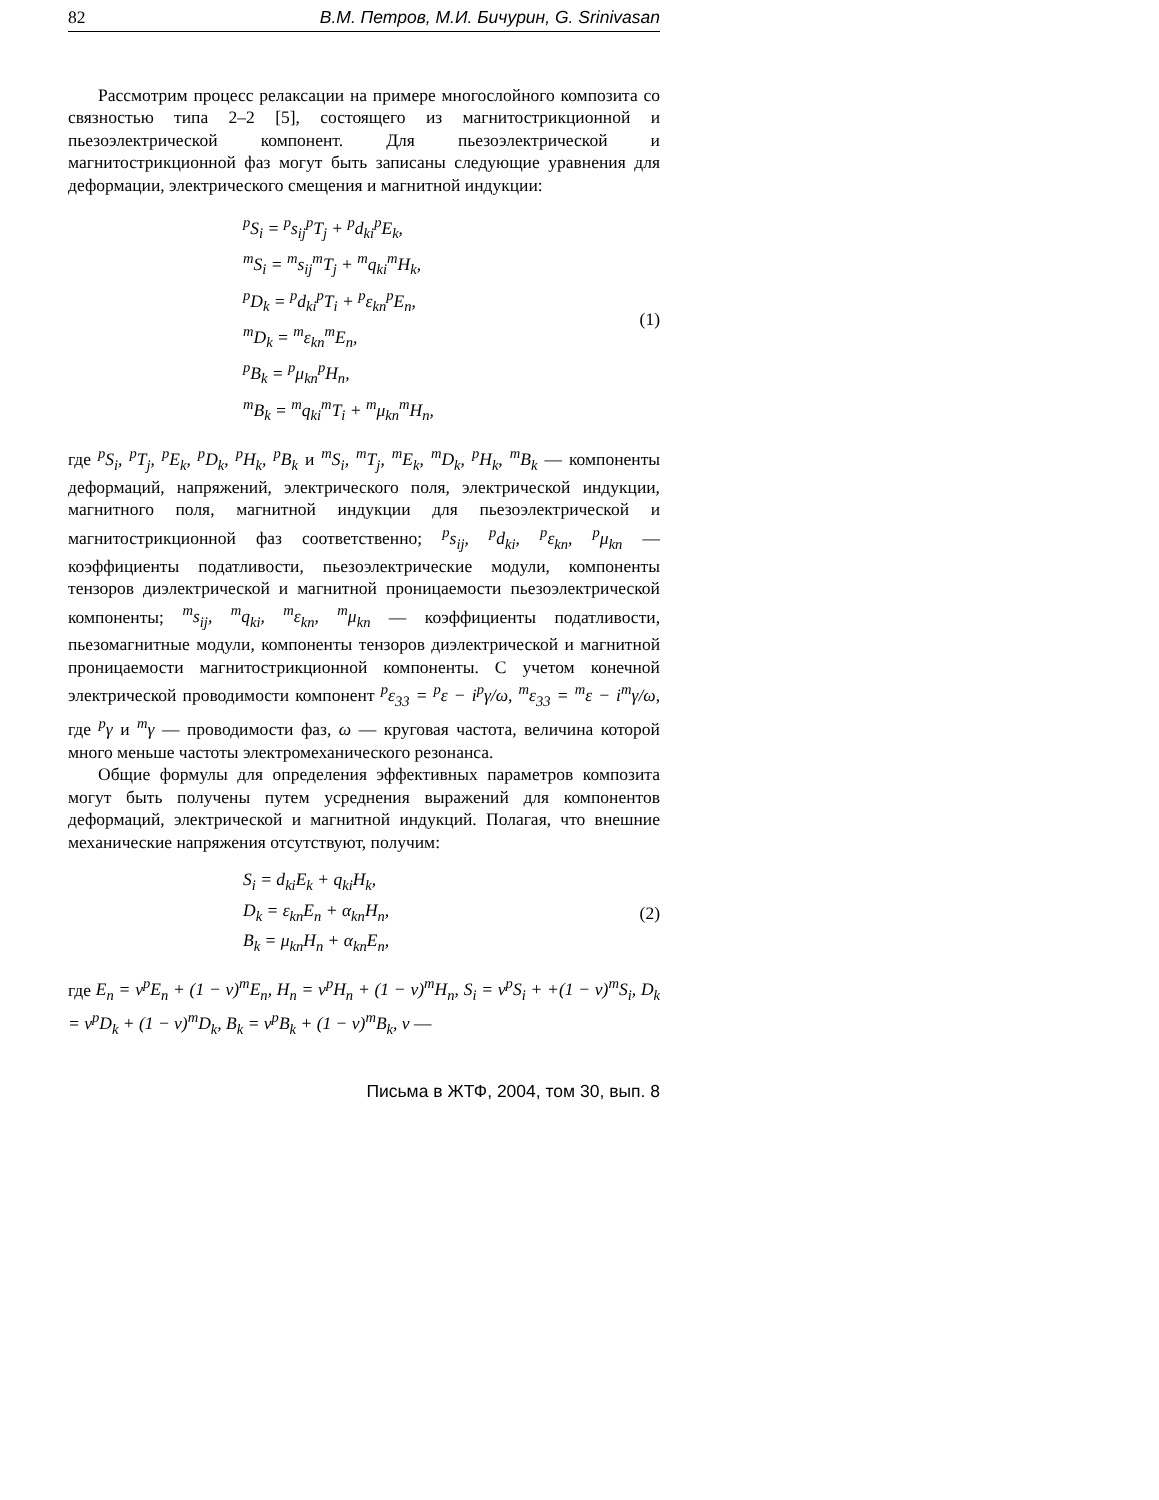82 В.М. Петров, М.И. Бичурин, G. Srinivasan
Рассмотрим процесс релаксации на примере многослойного композита со связностью типа 2–2 [5], состоящего из магнитострикционной и пьезоэлектрической компонент. Для пьезоэлектрической и магнитострикционной фаз могут быть записаны следующие уравнения для деформации, электрического смещения и магнитной индукции:
<sup>p</sup> S<sub>i</sub> = <sup>p</sup>s<sub>ij</sub><sup>p</sup>T<sub>j</sub> + <sup>p</sup>d<sub>ki</sub><sup>p</sup>E<sub>k</sub>,
<sup>m</sup> S<sub>i</sub> = <sup>m</sup>s<sub>ij</sub><sup>m</sup>T<sub>j</sub> + <sup>m</sup>q<sub>ki</sub><sup>m</sup>H<sub>k</sub>,
<sup>p</sup> D<sub>k</sub> = <sup>p</sup>d<sub>ki</sub><sup>p</sup>T<sub>i</sub> + <sup>p</sup>ε<sub>kn</sub><sup>p</sup>E<sub>n</sub>,
<sup>m</sup> D<sub>k</sub> = <sup>m</sup>ε<sub>kn</sub><sup>m</sup>E<sub>n</sub>,
<sup>p</sup> B<sub>k</sub> = <sup>p</sup>μ<sub>kn</sub><sup>p</sup>H<sub>n</sub>,
<sup>m</sup> B<sub>k</sub> = <sup>m</sup>q<sub>ki</sub><sup>m</sup>T<sub>i</sub> + <sup>m</sup>μ<sub>kn</sub><sup>m</sup>H<sub>n</sub>,
(1)
где <sup>p</sup>S<sub>i</sub>, <sup>p</sup>T<sub>j</sub>, <sup>p</sup>E<sub>k</sub>, <sup>p</sup>D<sub>k</sub>, <sup>p</sup>H<sub>k</sub>, <sup>p</sup>B<sub>k</sub> и <sup>m</sup>S<sub>i</sub>, <sup>m</sup>T<sub>j</sub>, <sup>m</sup>E<sub>k</sub>, <sup>m</sup>D<sub>k</sub>, <sup>p</sup>H<sub>k</sub>, <sup>m</sup>B<sub>k</sub> — компоненты деформаций, напряжений, электрического поля, электрической индукции, магнитного поля, магнитной индукции для пьезоэлектрической и магнитострикционной фаз соответственно; <sup>p</sup>s<sub>ij</sub>, <sup>p</sup>d<sub>ki</sub>, <sup>p</sup>ε<sub>kn</sub>, <sup>p</sup>μ<sub>kn</sub> — коэффициенты податливости, пьезоэлектрические модули, компоненты тензоров диэлектрической и магнитной проницаемости пьезоэлектрической компоненты; <sup>m</sup>s<sub>ij</sub>, <sup>m</sup>q<sub>ki</sub>, <sup>m</sup>ε<sub>kn</sub>, <sup>m</sup>μ<sub>kn</sub> — коэффициенты податливости, пьезомагнитные модули, компоненты тензоров диэлектрической и магнитной проницаемости магнитострикционной компоненты. С учетом конечной электрической проводимости компонент <sup>p</sup>ε<sub>33</sub> = <sup>p</sup>ε − i<sup>p</sup>γ/ω, <sup>m</sup>ε<sub>33</sub> = <sup>m</sup>ε − i<sup>m</sup>γ/ω, где <sup>p</sup>γ и <sup>m</sup>γ — проводимости фаз, ω — круговая частота, величина которой много меньше частоты электромеханического резонанса.
Общие формулы для определения эффективных параметров композита могут быть получены путем усреднения выражений для компонентов деформаций, электрической и магнитной индукций. Полагая, что внешние механические напряжения отсутствуют, получим:
S<sub>i</sub> = d<sub>ki</sub>E<sub>k</sub> + q<sub>ki</sub>H<sub>k</sub>,
D<sub>k</sub> = ε<sub>kn</sub>E<sub>n</sub> + α<sub>kn</sub>H<sub>n</sub>,
B<sub>k</sub> = μ<sub>kn</sub>H<sub>n</sub> + α<sub>kn</sub>E<sub>n</sub>,
(2)
где E<sub>n</sub> = v<sup>p</sup>E<sub>n</sub> + (1 − v)<sup>m</sup>E<sub>n</sub>, H<sub>n</sub> = v<sup>p</sup>H<sub>n</sub> + (1 − v)<sup>m</sup>H<sub>n</sub>, S<sub>i</sub> = v<sup>p</sup>S<sub>i</sub> + +(1 − v)<sup>m</sup>S<sub>i</sub>, D<sub>k</sub> = v<sup>p</sup>D<sub>k</sub> + (1 − v)<sup>m</sup>D<sub>k</sub>, B<sub>k</sub> = v<sup>p</sup>B<sub>k</sub> + (1 − v)<sup>m</sup>B<sub>k</sub>, v —
Письма в ЖТФ, 2004, том 30, вып. 8